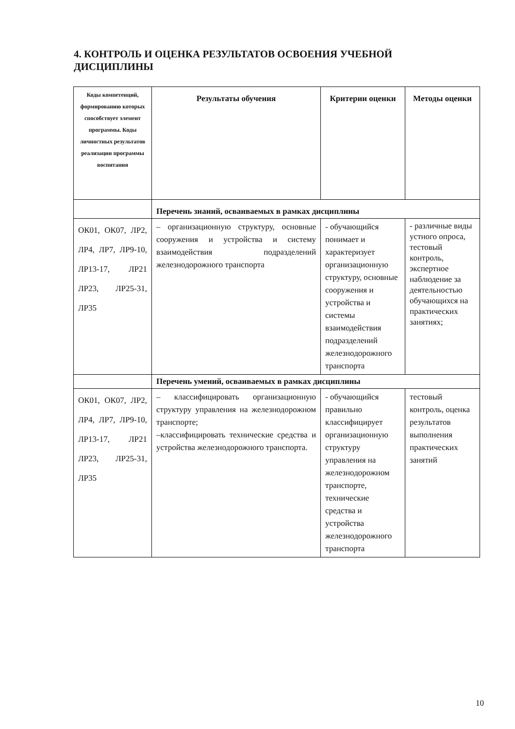4. КОНТРОЛЬ И ОЦЕНКА РЕЗУЛЬТАТОВ ОСВОЕНИЯ УЧЕБНОЙ ДИСЦИПЛИНЫ
| Коды компетенций, формированию которых способствует элемент программы. Коды личностных результатов реализации программы воспитания | Результаты обучения | Критерии оценки | Методы оценки |
| --- | --- | --- | --- |
| | Перечень знаний, осваиваемых в рамках дисциплины | | |
| ОК01, ОК07, ЛР2, ЛР4, ЛР7, ЛР9-10, ЛР13-17, ЛР21 ЛР23, ЛР25-31, ЛР35 | – организационную структуру, основные сооружения и устройства и систему взаимодействия подразделений железнодорожного транспорта | - обучающийся понимает и характеризует организационную структуру, основные сооружения и устройства и системы взаимодействия подразделений железнодорожного транспорта | - различные виды устного опроса, тестовый контроль, экспертное наблюдение за деятельностью обучающихся на практических занятиях; |
| | Перечень умений, осваиваемых в рамках дисциплины | | |
| ОК01, ОК07, ЛР2, ЛР4, ЛР7, ЛР9-10, ЛР13-17, ЛР21 ЛР23, ЛР25-31, ЛР35 | – классифицировать организационную структуру управления на железнодорожном транспорте; –классифицировать технические средства и устройства железнодорожного транспорта. | - обучающийся правильно классифицирует организационную структуру управления на железнодорожном транспорте, технические средства и устройства железнодорожного транспорта | тестовый контроль, оценка результатов выполнения практических занятий |
10